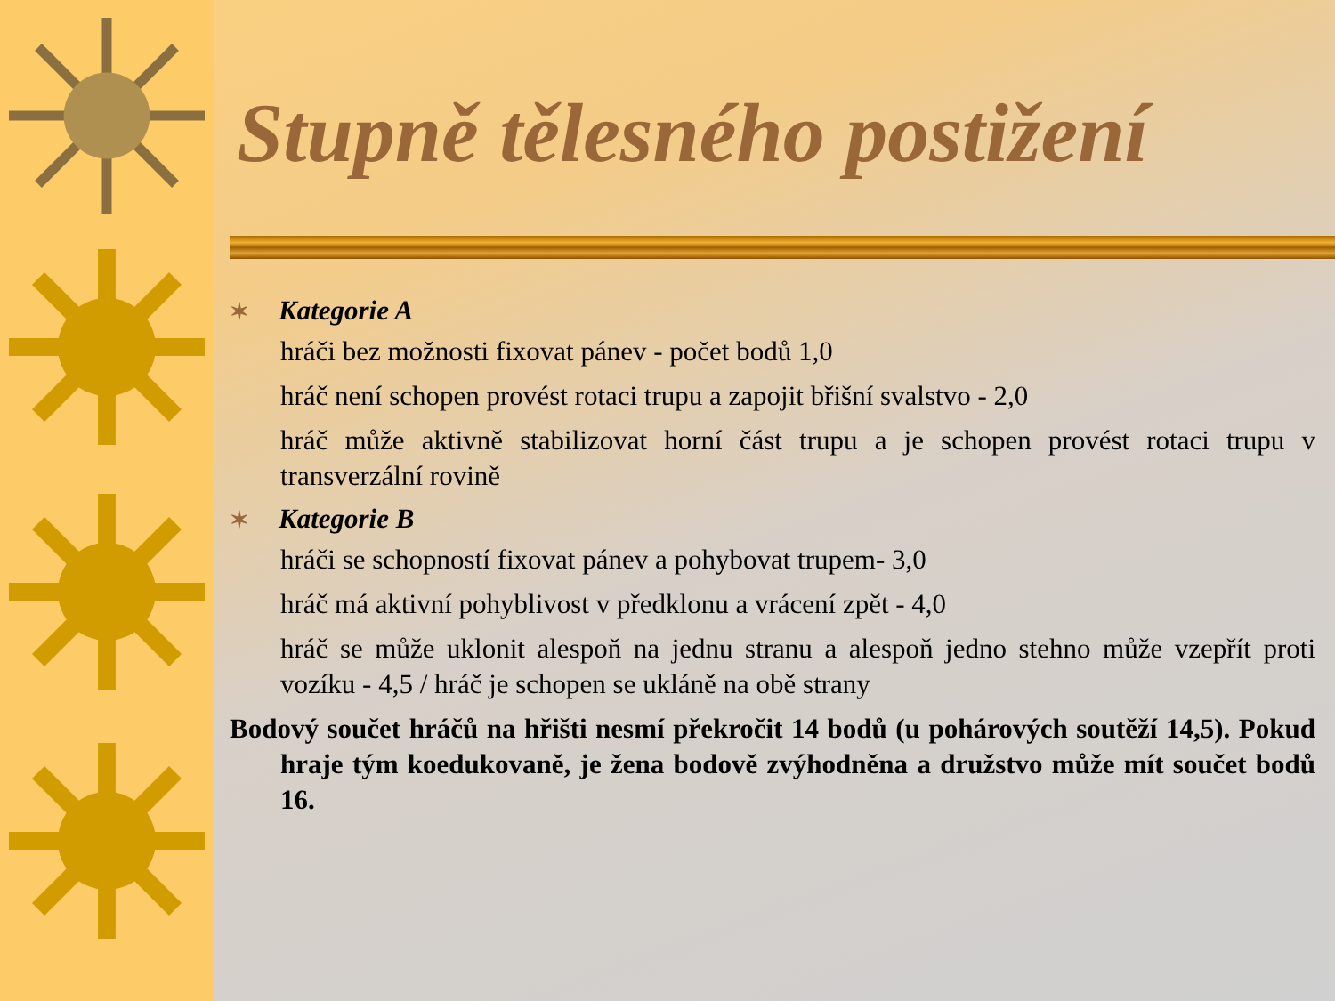Stupně tělesného postižení
✶ Kategorie A
hráči bez možnosti fixovat pánev - počet bodů 1,0
hráč není schopen provést rotaci trupu a zapojit břišní svalstvo - 2,0
hráč může aktivně stabilizovat horní část trupu a je schopen provést rotaci trupu v transverzální rovině
✶ Kategorie B
hráči se schopností fixovat pánev a pohybovat trupem- 3,0
hráč má aktivní pohyblivost v předklonu a vrácení zpět - 4,0
hráč se může uklonit alespoň na jednu stranu a alespoň jedno stehno může vzepřít proti vozíku - 4,5 / hráč je schopen se ukláně na obě strany
Bodový součet hráčů na hřišti nesmí překročit 14 bodů (u pohárových soutěží 14,5). Pokud hraje tým koedukovaně, je žena bodově zvýhodněna a družstvo může mít součet bodů 16.